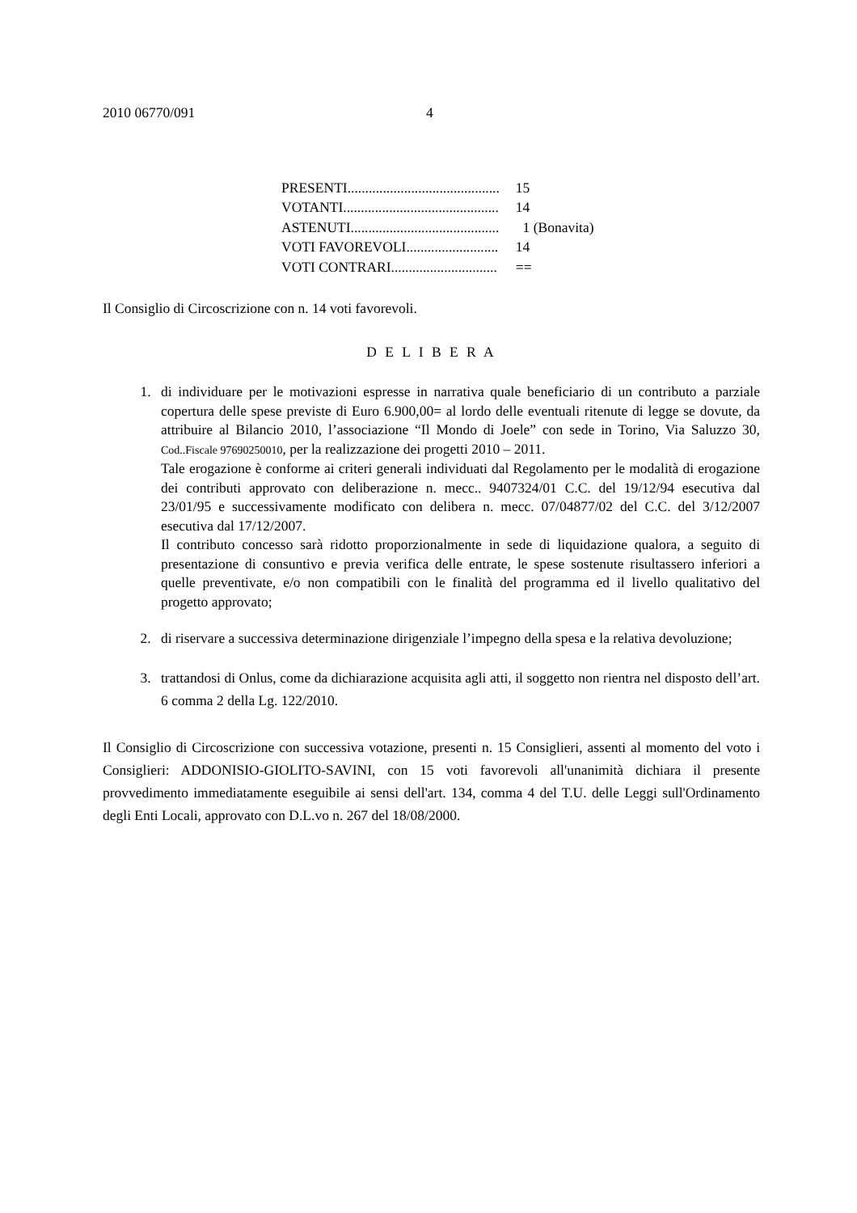2010 06770/091 4
| PRESENTI........................................... | 15 |
| VOTANTI............................................ | 14 |
| ASTENUTI.......................................... | 1 (Bonavita) |
| VOTI FAVOREVOLI.......................... | 14 |
| VOTI CONTRARI.............................. | == |
Il Consiglio di Circoscrizione con n. 14 voti favorevoli.
D E L I B E R A
1. di individuare per le motivazioni espresse in narrativa quale beneficiario di un contributo a parziale copertura delle spese previste di Euro 6.900,00= al lordo delle eventuali ritenute di legge se dovute, da attribuire al Bilancio 2010, l’associazione “Il Mondo di Joele” con sede in Torino, Via Saluzzo 30, Cod..Fiscale 97690250010, per la realizzazione dei progetti 2010 – 2011.
Tale erogazione è conforme ai criteri generali individuati dal Regolamento per le modalità di erogazione dei contributi approvato con deliberazione n. mecc.. 9407324/01 C.C. del 19/12/94 esecutiva dal 23/01/95 e successivamente modificato con delibera n. mecc. 07/04877/02 del C.C. del 3/12/2007 esecutiva dal 17/12/2007.
Il contributo concesso sarà ridotto proporzionalmente in sede di liquidazione qualora, a seguito di presentazione di consuntivo e previa verifica delle entrate, le spese sostenute risultassero inferiori a quelle preventivate, e/o non compatibili con le finalità del programma ed il livello qualitativo del progetto approvato;
2. di riservare a successiva determinazione dirigenziale l’impegno della spesa e la relativa devoluzione;
3. trattandosi di Onlus, come da dichiarazione acquisita agli atti, il soggetto non rientra nel disposto dell’art. 6 comma 2 della Lg. 122/2010.
Il Consiglio di Circoscrizione con successiva votazione, presenti n. 15 Consiglieri, assenti al momento del voto i Consiglieri: ADDONISIO-GIOLITO-SAVINI, con 15 voti favorevoli all'unanimità dichiara il presente provvedimento immediatamente eseguibile ai sensi dell'art. 134, comma 4 del T.U. delle Leggi sull'Ordinamento degli Enti Locali, approvato con D.L.vo n. 267 del 18/08/2000.